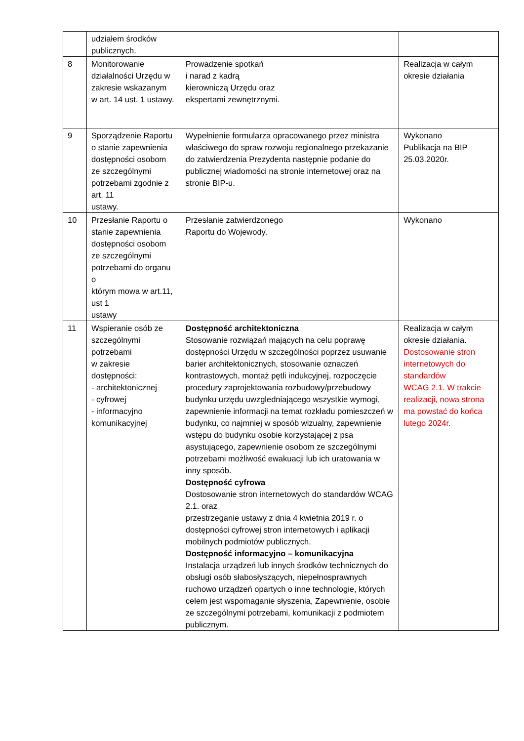| | udziałem środków publicznych. | | |
| 8 | Monitorowanie działalności Urzędu w zakresie wskazanym w art. 14 ust. 1 ustawy. | Prowadzenie spotkań i narad z kadrą kierowniczą Urzędu oraz ekspertami zewnętrznymi. | Realizacja w całym okresie działania |
| 9 | Sporządzenie Raportu o stanie zapewnienia dostępności osobom ze szczególnymi potrzebami zgodnie z art. 11 ustawy. | Wypełnienie formularza opracowanego przez ministra właściwego do spraw rozwoju regionalnego przekazanie do zatwierdzenia Prezydenta następnie podanie do publicznej wiadomości na stronie internetowej oraz na stronie BIP-u. | Wykonano Publikacja na BIP 25.03.2020r. |
| 10 | Przesłanie Raportu o stanie zapewnienia dostępności osobom ze szczególnymi potrzebami do organu o którym mowa w art.11, ust 1 ustawy | Przesłanie zatwierdzonego Raportu do Wojewody. | Wykonano |
| 11 | Wspieranie osób ze szczególnymi potrzebami w zakresie dostępności: - architektonicznej - cyfrowej - informacyjno komunikacyjnej | Dostępność architektoniczna Stosowanie rozwiązań mających na celu poprawę dostępności Urzędu w szczególności poprzez usuwanie barier architektonicznych, stosowanie oznaczeń kontrastowych, montaż pętli indukcyjnej, rozpoczęcie procedury zaprojektowania rozbudowy/przebudowy budynku urzędu uwzgledniającego wszystkie wymogi, zapewnienie informacji na temat rozkładu pomieszczeń w budynku, co najmniej w sposób wizualny, zapewnienie wstępu do budynku osobie korzystającej z psa asystującego, zapewnienie osobom ze szczególnymi potrzebami możliwość ewakuacji lub ich uratowania w inny sposób. Dostępność cyfrowa Dostosowanie stron internetowych do standardów WCAG 2.1. oraz przestrzeganie ustawy z dnia 4 kwietnia 2019 r. o dostępności cyfrowej stron internetowych i aplikacji mobilnych podmiotów publicznych. Dostępność informacyjno – komunikacyjna Instalacja urządzeń lub innych środków technicznych do obsługi osób słabosłyszących, niepełnosprawnych ruchowo urządzeń opartych o inne technologie, których celem jest wspomaganie słyszenia, Zapewnienie, osobie ze szczególnymi potrzebami, komunikacji z podmiotem publicznym. | Realizacja w całym okresie działania. Dostosowanie stron internetowych do standardów WCAG 2.1. W trakcie realizacji, nowa strona ma powstać do końca lutego 2024r. |